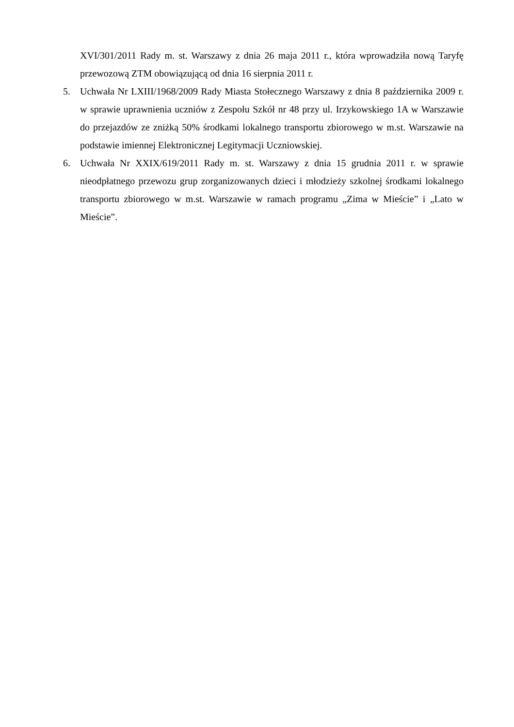XVI/301/2011 Rady m. st. Warszawy z dnia 26 maja 2011 r., która wprowadziła nową Taryfę przewozową ZTM obowiązującą od dnia 16 sierpnia 2011 r.
5. Uchwała Nr LXIII/1968/2009 Rady Miasta Stołecznego Warszawy z dnia 8 października 2009 r. w sprawie uprawnienia uczniów z Zespołu Szkół nr 48 przy ul. Irzykowskiego 1A w Warszawie do przejazdów ze zniżką 50% środkami lokalnego transportu zbiorowego w m.st. Warszawie na podstawie imiennej Elektronicznej Legitymacji Uczniowskiej.
6. Uchwała Nr XXIX/619/2011 Rady m. st. Warszawy z dnia 15 grudnia 2011 r. w sprawie nieodpłatnego przewozu grup zorganizowanych dzieci i młodzieży szkolnej środkami lokalnego transportu zbiorowego w m.st. Warszawie w ramach programu „Zima w Mieście” i „Lato w Mieście”.